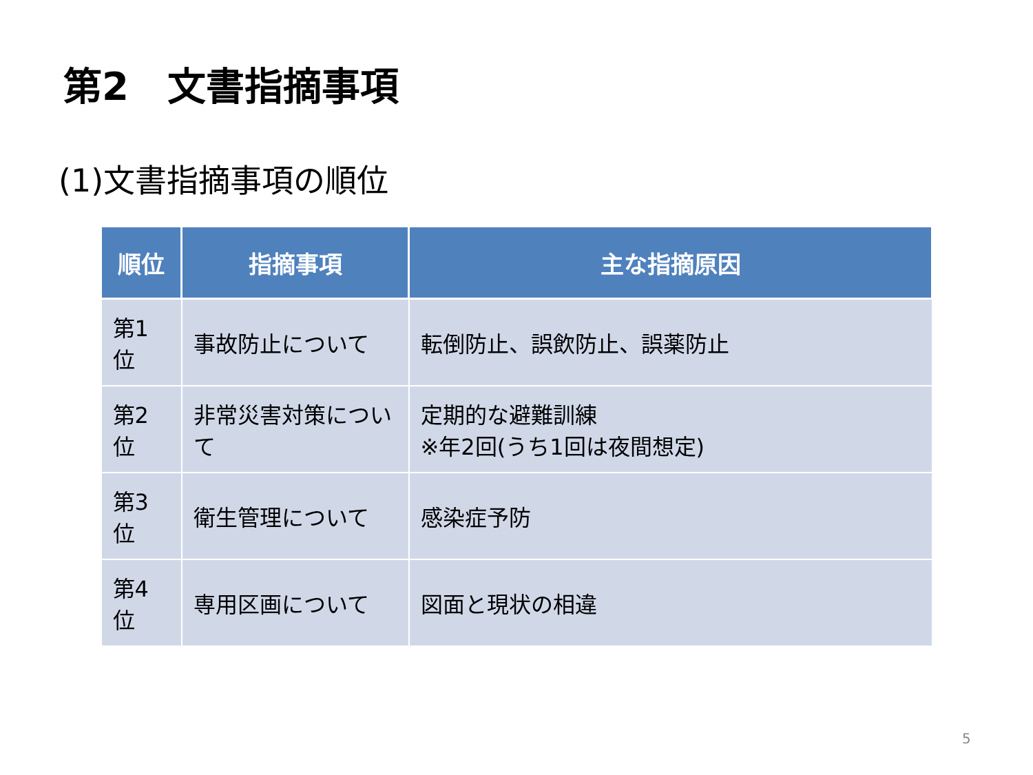第2　文書指摘事項
(1)文書指摘事項の順位
| 順位 | 指摘事項 | 主な指摘原因 |
| --- | --- | --- |
| 第1位 | 事故防止について | 転倒防止、誤飲防止、誤薬防止 |
| 第2位 | 非常災害対策について | 定期的な避難訓練 ※年2回(うち1回は夜間想定) |
| 第3位 | 衛生管理について | 感染症予防 |
| 第4位 | 専用区画について | 図面と現状の相違 |
5